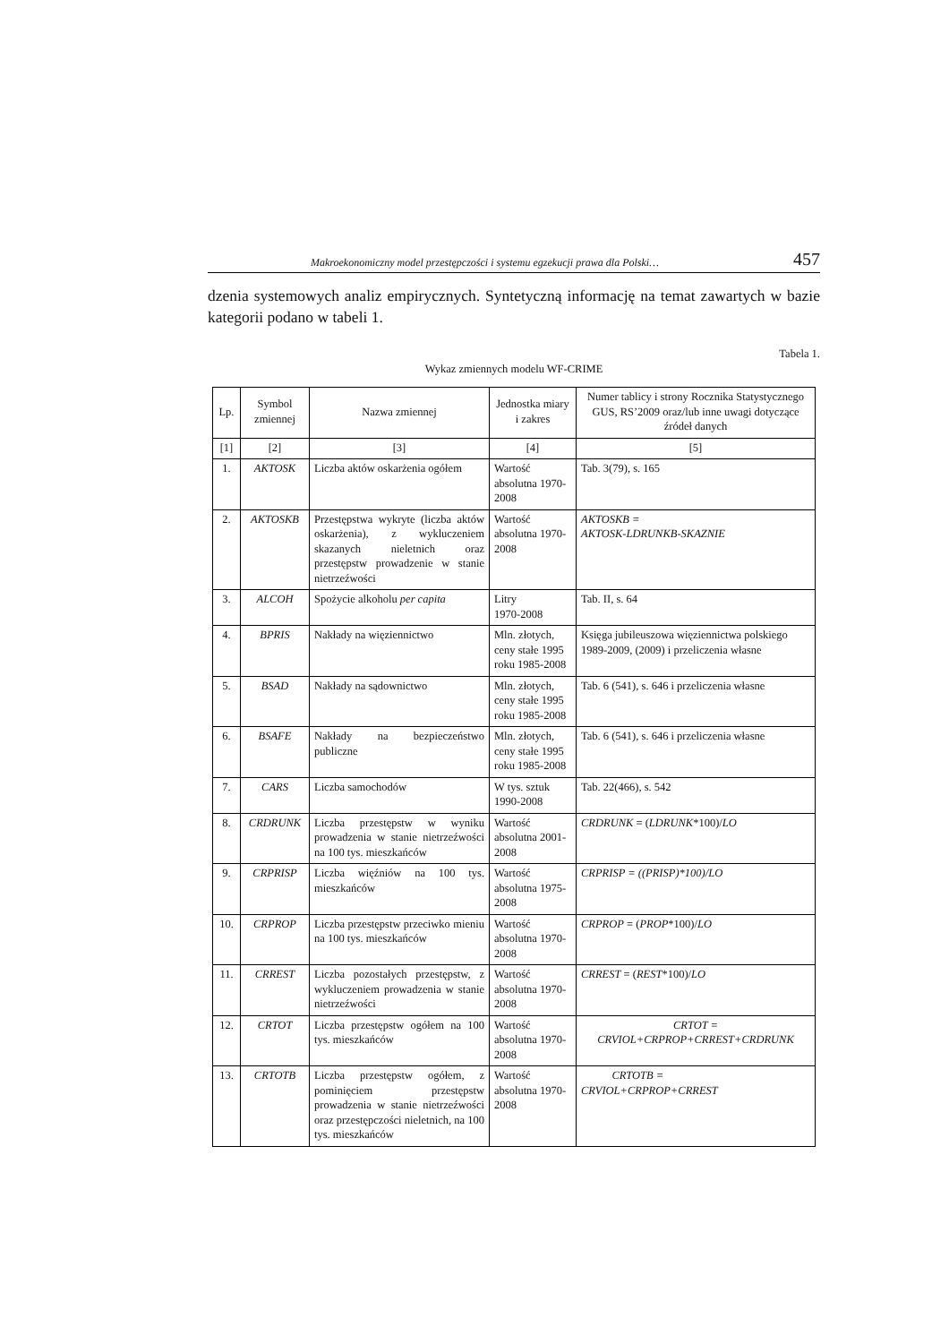Makroekonomiczny model przestępczości i systemu egzekucji prawa dla Polski… 457
dzenia systemowych analiz empirycznych. Syntetyczną informację na temat zawartych w bazie kategorii podano w tabeli 1.
Tabela 1.
Wykaz zmiennych modelu WF-CRIME
| Lp. | Symbol zmiennej | Nazwa zmiennej | Jednostka miary i zakres | Numer tablicy i strony Rocznika Statystycznego GUS, RS’2009 oraz/lub inne uwagi dotyczące źródeł danych |
| --- | --- | --- | --- | --- |
| [1] | [2] | [3] | [4] | [5] |
| 1. | AKTOSK | Liczba aktów oskarżenia ogółem | Wartość absolutna 1970-2008 | Tab. 3(79), s. 165 |
| 2. | AKTOSKB | Przestępstwa wykryte (liczba aktów oskarżenia), z wykluczeniem skazanych nieletnich oraz przestępstw prowadzenie w stanie nietrzeźwości | Wartość absolutna 1970-2008 | AKTOSKB = AKTOSK-LDRUNKB-SKAZNIE |
| 3. | ALCOH | Spożycie alkoholu per capita | Litry 1970-2008 | Tab. II, s. 64 |
| 4. | BPRIS | Nakłady na więziennictwo | Mln. złotych, ceny stałe 1995 roku 1985-2008 | Księga jubileuszowa więziennictwa polskiego 1989-2009, (2009) i przeliczenia własne |
| 5. | BSAD | Nakłady na sądownictwo | Mln. złotych, ceny stałe 1995 roku 1985-2008 | Tab. 6 (541), s. 646 i przeliczenia własne |
| 6. | BSAFE | Nakłady na bezpieczeństwo publiczne | Mln. złotych, ceny stałe 1995 roku 1985-2008 | Tab. 6 (541), s. 646 i przeliczenia własne |
| 7. | CARS | Liczba samochodów | W tys. sztuk 1990-2008 | Tab. 22(466), s. 542 |
| 8. | CRDRUNK | Liczba przestępstw w wyniku prowadzenia w stanie nietrzeźwości na 100 tys. mieszkańców | Wartość absolutna 2001-2008 | CRDRUNK = ( LDRUNK *100)/ LO |
| 9. | CRPRISP | Liczba więźniów na 100 tys. mieszkańców | Wartość absolutna 1975-2008 | CRPRISP = ((PRISP)*100)/LO |
| 10. | CRPROP | Liczba przestępstw przeciwko mieniu na 100 tys. mieszkańców | Wartość absolutna 1970-2008 | CRPROP = ( PROP *100)/ LO |
| 11. | CRREST | Liczba pozostałych przestępstw, z wykluczeniem prowadzenia w stanie nietrzeźwości | Wartość absolutna 1970-2008 | CRREST = ( REST *100)/ LO |
| 12. | CRTOT | Liczba przestępstw ogółem na 100 tys. mieszkańców | Wartość absolutna 1970-2008 | CRTOT = CRVIOL+CRPROP+CRREST+CRDRUNK |
| 13. | CRTOTB | Liczba przestępstw ogółem, z pominięciem przestępstw prowadzenia w stanie nietrzeźwości oraz przestępczości nieletnich, na 100 tys. mieszkańców | Wartość absolutna 1970-2008 | CRTOTB = CRVIOL+CRPROP+CRREST |